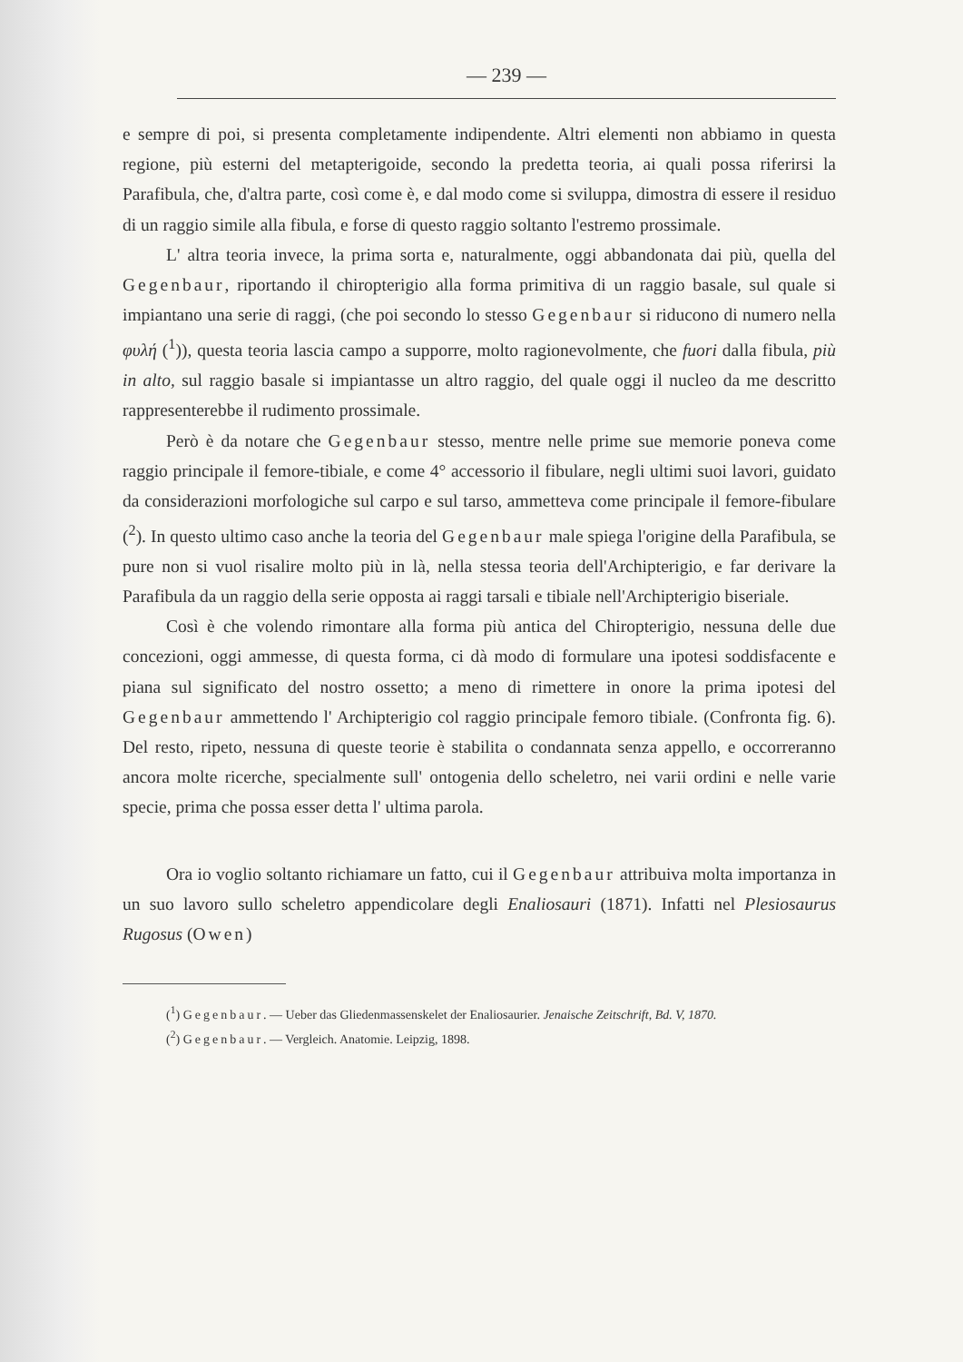— 239 —
e sempre di poi, si presenta completamente indipendente. Altri elementi non abbiamo in questa regione, più esterni del metapterigoide, secondo la predetta teoria, ai quali possa riferirsi la Parafibula, che, d'altra parte, così come è, e dal modo come si sviluppa, dimostra di essere il residuo di un raggio simile alla fibula, e forse di questo raggio soltanto l'estremo prossimale.
L' altra teoria invece, la prima sorta e, naturalmente, oggi abbandonata dai più, quella del Gegenbaur, riportando il chiropterigio alla forma primitiva di un raggio basale, sul quale si impiantano una serie di raggi, (che poi secondo lo stesso Gegenbaur si riducono di numero nella φυλή (<sup>1</sup>)), questa teoria lascia campo a supporre, molto ragionevolmente, che fuori dalla fibula, più in alto, sul raggio basale si impiantasse un altro raggio, del quale oggi il nucleo da me descritto rappresenterebbe il rudimento prossimale.
Però è da notare che Gegenbaur stesso, mentre nelle prime sue memorie poneva come raggio principale il femore-tibiale, e come 4° accessorio il fibulare, negli ultimi suoi lavori, guidato da considerazioni morfologiche sul carpo e sul tarso, ammetteva come principale il femore-fibulare (<sup>2</sup>). In questo ultimo caso anche la teoria del Gegenbaur male spiega l'origine della Parafibula, se pure non si vuol risalire molto più in là, nella stessa teoria dell'Archipterigio, e far derivare la Parafibula da un raggio della serie opposta ai raggi tarsali e tibiale nell'Archipterigio biseriale.
Così è che volendo rimontare alla forma più antica del Chiropterigio, nessuna delle due concezioni, oggi ammesse, di questa forma, ci dà modo di formulare una ipotesi soddisfacente e piana sul significato del nostro ossetto; a meno di rimettere in onore la prima ipotesi del Gegenbaur ammettendo l' Archipterigio col raggio principale femoro tibiale. (Confronta fig. 6). Del resto, ripeto, nessuna di queste teorie è stabilita o condannata senza appello, e occorreranno ancora molte ricerche, specialmente sull' ontogenia dello scheletro, nei varii ordini e nelle varie specie, prima che possa esser detta l' ultima parola.
Ora io voglio soltanto richiamare un fatto, cui il Gegenbaur attribuiva molta importanza in un suo lavoro sullo scheletro appendicolare degli Enaliosauri (1871). Infatti nel Plesiosaurus Rugosus (Owen)
(<sup>1</sup>) Gegenbaur. — Ueber das Gliedenmassenskelet der Enaliosaurier. Jenaische Zeitschrift, Bd. V, 1870.
(<sup>2</sup>) Gegenbaur. — Vergleich. Anatomie. Leipzig, 1898.